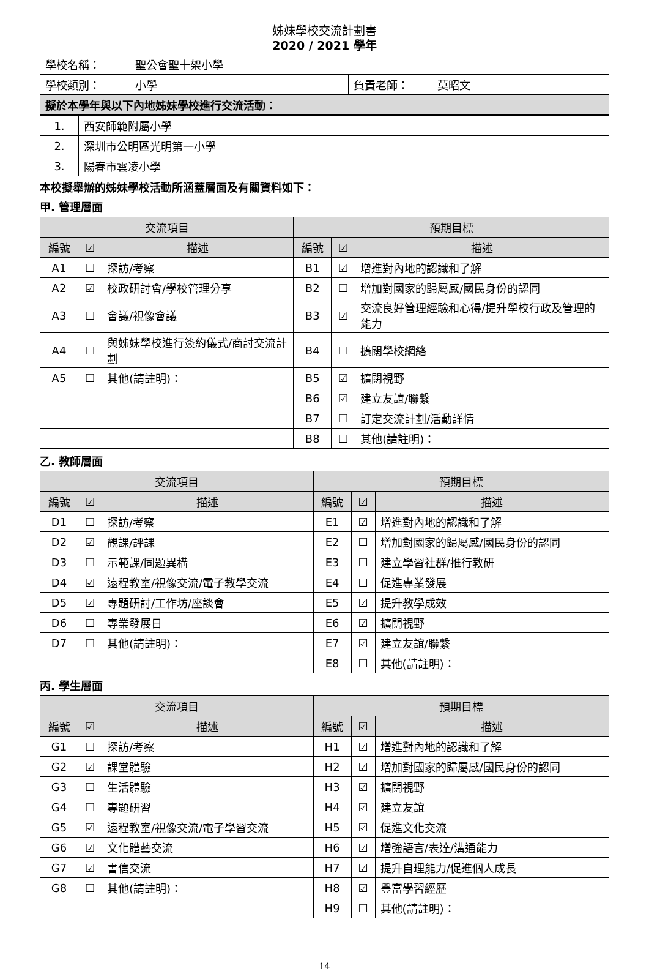姊妹學校交流計劃書
2020 / 2021 學年
| 學校名稱： | 聖公會聖十架小學 | | |
| 學校類別： | 小學 | 負責老師： | 莫昭文 |
| 擬於本學年與以下內地姊妹學校進行交流活動： | | | |
| 1. | 西安師範附屬小學 |
| 2. | 深圳市公明區光明第一小學 |
| 3. | 陽春市雲凌小學 |
本校擬舉辦的姊妹學校活動所涵蓋層面及有關資料如下：
甲. 管理層面
| 交流項目 | | | 預期目標 | | |
| --- | --- | --- | --- | --- | --- |
| 編號 | ☑ | 描述 | 編號 | ☑ | 描述 |
| A1 | ☐ | 探訪/考察 | B1 | ☑ | 增進對內地的認識和了解 |
| A2 | ☑ | 校政研討會/學校管理分享 | B2 | ☐ | 增加對國家的歸屬感/國民身份的認同 |
| A3 | ☐ | 會議/視像會議 | B3 | ☑ | 交流良好管理經驗和心得/提升學校行政及管理的能力 |
| A4 | ☐ | 與姊妹學校進行簽約儀式/商討交流計劃 | B4 | ☐ | 擴闊學校網絡 |
| A5 | ☐ | 其他(請註明)： | B5 | ☑ | 擴闊視野 |
| | | | B6 | ☑ | 建立友誼/聯繫 |
| | | | B7 | ☐ | 訂定交流計劃/活動詳情 |
| | | | B8 | ☐ | 其他(請註明)： |
乙. 教師層面
| 交流項目 | | | 預期目標 | | |
| --- | --- | --- | --- | --- | --- |
| 編號 | ☑ | 描述 | 編號 | ☑ | 描述 |
| D1 | ☐ | 探訪/考察 | E1 | ☑ | 增進對內地的認識和了解 |
| D2 | ☑ | 觀課/評課 | E2 | ☐ | 增加對國家的歸屬感/國民身份的認同 |
| D3 | ☐ | 示範課/同題異構 | E3 | ☐ | 建立學習社群/推行教研 |
| D4 | ☑ | 遠程教室/視像交流/電子教學交流 | E4 | ☐ | 促進專業發展 |
| D5 | ☑ | 專題研討/工作坊/座談會 | E5 | ☑ | 提升教學成效 |
| D6 | ☐ | 專業發展日 | E6 | ☑ | 擴闊視野 |
| D7 | ☐ | 其他(請註明)： | E7 | ☑ | 建立友誼/聯繫 |
| | | | E8 | ☐ | 其他(請註明)： |
丙. 學生層面
| 交流項目 | | | 預期目標 | | |
| --- | --- | --- | --- | --- | --- |
| 編號 | ☑ | 描述 | 編號 | ☑ | 描述 |
| G1 | ☐ | 探訪/考察 | H1 | ☑ | 增進對內地的認識和了解 |
| G2 | ☑ | 課堂體驗 | H2 | ☑ | 增加對國家的歸屬感/國民身份的認同 |
| G3 | ☐ | 生活體驗 | H3 | ☑ | 擴闊視野 |
| G4 | ☐ | 專題研習 | H4 | ☑ | 建立友誼 |
| G5 | ☑ | 遠程教室/視像交流/電子學習交流 | H5 | ☑ | 促進文化交流 |
| G6 | ☑ | 文化體藝交流 | H6 | ☑ | 增強語言/表達/溝通能力 |
| G7 | ☑ | 書信交流 | H7 | ☑ | 提升自理能力/促進個人成長 |
| G8 | ☐ | 其他(請註明)： | H8 | ☑ | 豐富學習經歷 |
| | | | H9 | ☐ | 其他(請註明)： |
14